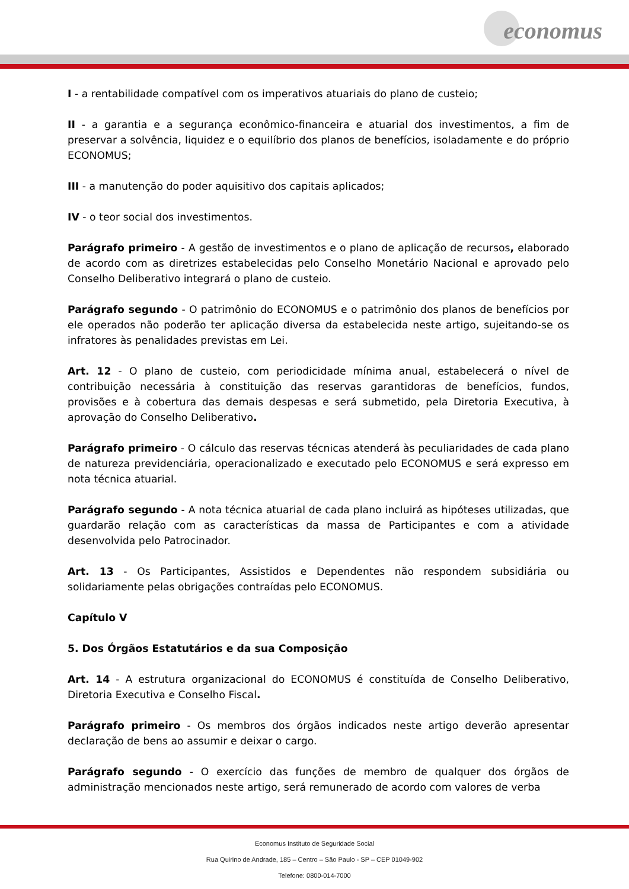economus
I - a rentabilidade compatível com os imperativos atuariais do plano de custeio;
II - a garantia e a segurança econômico-financeira e atuarial dos investimentos, a fim de preservar a solvência, liquidez e o equilíbrio dos planos de benefícios, isoladamente e do próprio ECONOMUS;
III - a manutenção do poder aquisitivo dos capitais aplicados;
IV - o teor social dos investimentos.
Parágrafo primeiro - A gestão de investimentos e o plano de aplicação de recursos, elaborado de acordo com as diretrizes estabelecidas pelo Conselho Monetário Nacional e aprovado pelo Conselho Deliberativo integrará o plano de custeio.
Parágrafo segundo - O patrimônio do ECONOMUS e o patrimônio dos planos de benefícios por ele operados não poderão ter aplicação diversa da estabelecida neste artigo, sujeitando-se os infratores às penalidades previstas em Lei.
Art. 12 - O plano de custeio, com periodicidade mínima anual, estabelecerá o nível de contribuição necessária à constituição das reservas garantidoras de benefícios, fundos, provisões e à cobertura das demais despesas e será submetido, pela Diretoria Executiva, à aprovação do Conselho Deliberativo.
Parágrafo primeiro - O cálculo das reservas técnicas atenderá às peculiaridades de cada plano de natureza previdenciária, operacionalizado e executado pelo ECONOMUS e será expresso em nota técnica atuarial.
Parágrafo segundo - A nota técnica atuarial de cada plano incluirá as hipóteses utilizadas, que guardarão relação com as características da massa de Participantes e com a atividade desenvolvida pelo Patrocinador.
Art. 13 - Os Participantes, Assistidos e Dependentes não respondem subsidiária ou solidariamente pelas obrigações contraídas pelo ECONOMUS.
Capítulo V
5. Dos Órgãos Estatutários e da sua Composição
Art. 14 - A estrutura organizacional do ECONOMUS é constituída de Conselho Deliberativo, Diretoria Executiva e Conselho Fiscal.
Parágrafo primeiro - Os membros dos órgãos indicados neste artigo deverão apresentar declaração de bens ao assumir e deixar o cargo.
Parágrafo segundo - O exercício das funções de membro de qualquer dos órgãos de administração mencionados neste artigo, será remunerado de acordo com valores de verba
Economus Instituto de Seguridade Social
Rua Quirino de Andrade, 185 – Centro – São Paulo - SP – CEP 01049-902
Telefone: 0800-014-7000